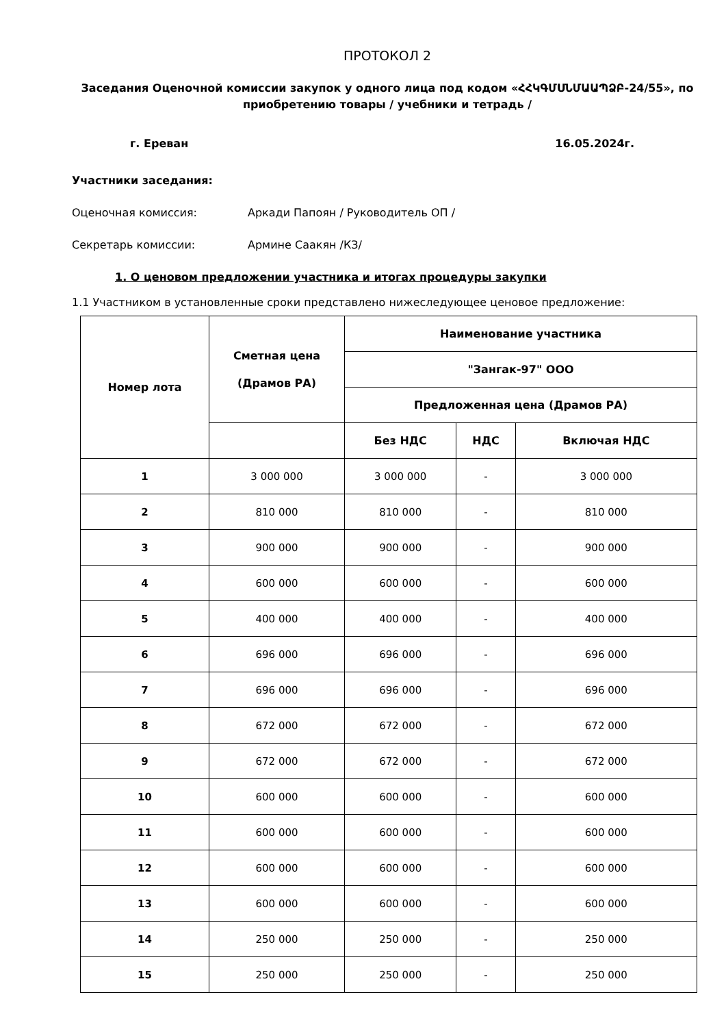ПРОТОКОЛ 2
Заседания Оценочной комиссии закупок у одного лица под кодом «ՀՀԿԳՄՍՆՄԱԱՊՁԲ-24/55», по приобретению товары / учебники и тетрадь /
г. Ереван 16.05.2024г.
Участники заседания:
Оценочная комиссия: Аркади Папоян / Руководитель ОП /
Секретарь комиссии: Армине Саакян /КЗ/
1. О ценовом предложении участника и итогах процедуры закупки
1.1 Участником в установленные сроки представлено нижеследующее ценовое предложение:
| Номер лота | Сметная цена (Драмов РА) | Наименование участника | | |
| --- | --- | --- | --- | --- |
| | | "Зангак-97" ООО | | |
| | | Предложенная цена (Драмов РА) | | |
| | | Без НДС | НДС | Включая НДС |
| 1 | 3 000 000 | 3 000 000 | - | 3 000 000 |
| 2 | 810 000 | 810 000 | - | 810 000 |
| 3 | 900 000 | 900 000 | - | 900 000 |
| 4 | 600 000 | 600 000 | - | 600 000 |
| 5 | 400 000 | 400 000 | - | 400 000 |
| 6 | 696 000 | 696 000 | - | 696 000 |
| 7 | 696 000 | 696 000 | - | 696 000 |
| 8 | 672 000 | 672 000 | - | 672 000 |
| 9 | 672 000 | 672 000 | - | 672 000 |
| 10 | 600 000 | 600 000 | - | 600 000 |
| 11 | 600 000 | 600 000 | - | 600 000 |
| 12 | 600 000 | 600 000 | - | 600 000 |
| 13 | 600 000 | 600 000 | - | 600 000 |
| 14 | 250 000 | 250 000 | - | 250 000 |
| 15 | 250 000 | 250 000 | - | 250 000 |